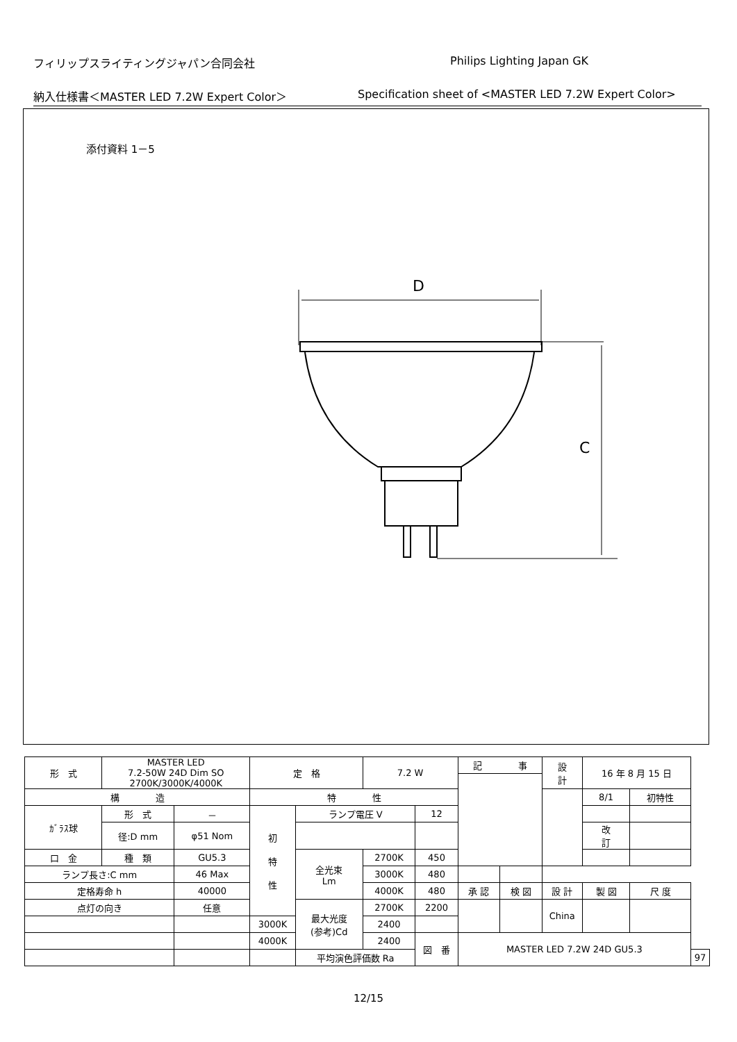フィリップスライティングジャパン合同会社 Philips Lighting Japan GK
納入仕様書＜MASTER LED 7.2W Expert Color＞ Specification sheet of <MASTER LED 7.2W Expert Color>
添付資料 1－5
D
C
| 形 式 | MASTER LED 7.2-50W 24D Dim SO 2700K/3000K/4000K | | 定 格 | | 7.2 W | | 記 事 | | | 設 計 | 16 年 8 月 15 日 | | | |
| 構 造 | | | 特 性 | | | | | | | | 8/1 | 初特性 | | |
| ｶﾞﾗｽ球 | 形 式 | － | 初 特 性 | ランプ電圧 V | | 12 | | | | | | | | |
| | 径:D mm | φ51 Nom | | | | | | | | | 改 訂 | | | |
| 口 金 | 種 類 | GU5.3 | | 全光束 Lm | 2700K | 450 | | | | | | | | |
| ランプ長さ:C mm | | 46 Max | | | 3000K | 480 | | | | | | | | |
| 定格寿命 h | | 40000 | | | 4000K | 480 | 承 認 | 検 図 | 設 計 | | 製 図 | | 尺 度 | |
| 点灯の向き | | 任意 | | 最大光度 (参考)Cd | 2700K | 2200 | | | China | | | | | |
| | | | 3000K | | 2400 | | | | | | | | | |
| | | | 4000K | | 2400 | 図 番 | MASTER LED 7.2W 24D GU5.3 | | | | | | | |
| | | | | 平均演色評価数 Ra | | | | | | | | | | 97 |
12/15